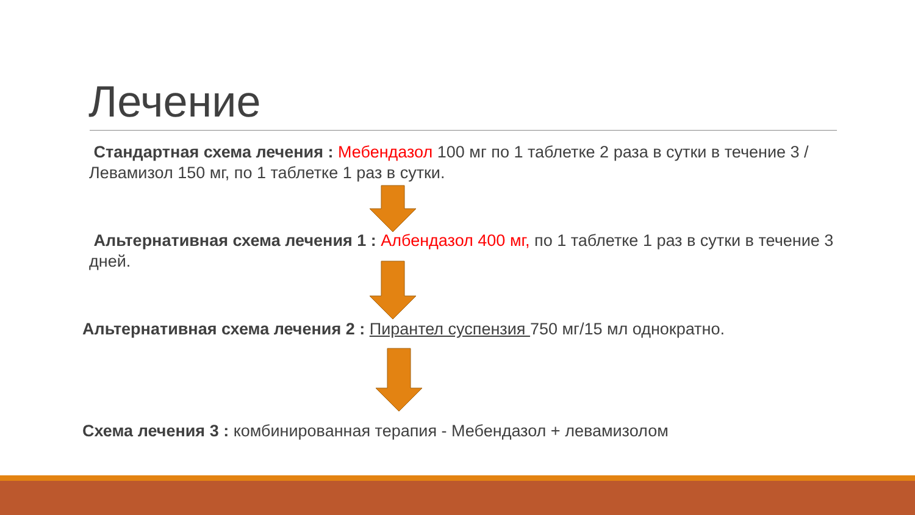Лечение
Стандартная схема лечения : Мебендазол 100 мг по 1 таблетке 2 раза в сутки в течение 3 /Левамизол 150 мг, по 1 таблетке 1 раз в сутки.
Альтернативная схема лечения 1 : Албендазол 400 мг, по 1 таблетке 1 раз в сутки в течение 3 дней.
Альтернативная схема лечения 2 : Пирантел суспензия 750 мг/15 мл однократно.
Схема лечения 3 : комбинированная терапия - Мебендазол + левамизолом